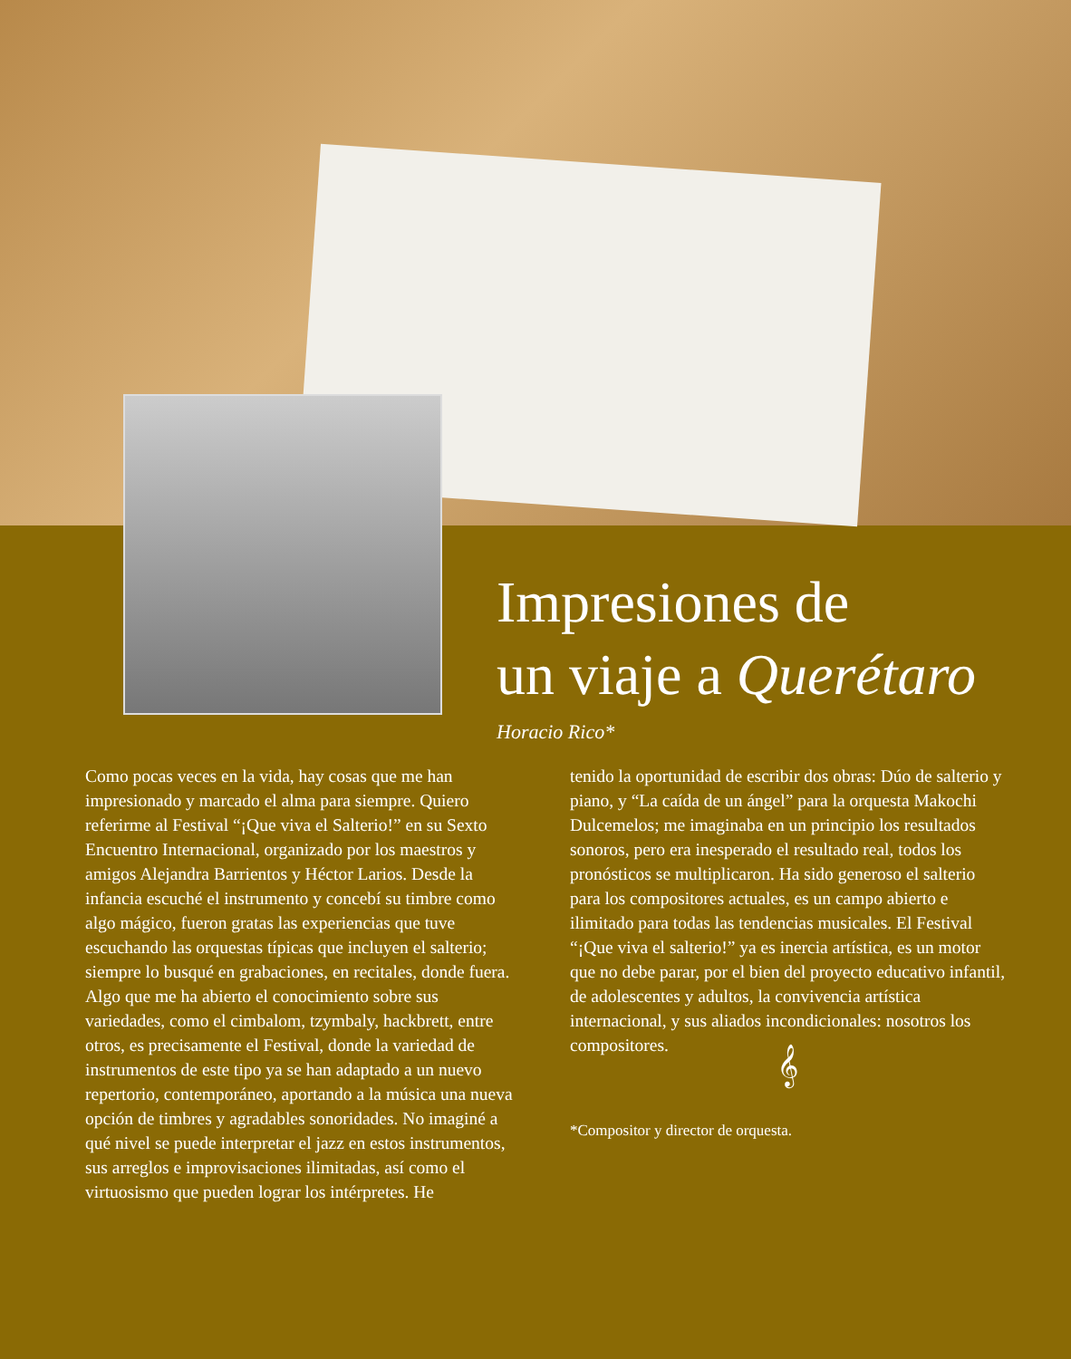Impresiones de
un viaje a Querétaro
Horacio Rico*
Como pocas veces en la vida, hay cosas que me han impresionado y marcado el alma para siempre. Quiero referirme al Festival “¡Que viva el Salterio!” en su Sexto Encuentro Internacional, organizado por los maestros y amigos Alejandra Barrientos y Héctor Larios. Desde la infancia escuché el instrumento y concebí su timbre como algo mágico, fueron gratas las experiencias que tuve escuchando las orquestas típicas que incluyen el salterio; siempre lo busqué en grabaciones, en recitales, donde fuera. Algo que me ha abierto el conocimiento sobre sus variedades, como el cimbalom, tzymbaly, hackbrett, entre otros, es precisamente el Festival, donde la variedad de instrumentos de este tipo ya se han adaptado a un nuevo repertorio, contemporáneo, aportando a la música una nueva opción de timbres y agradables sonoridades. No imaginé a qué nivel se puede interpretar el jazz en estos instrumentos, sus arreglos e improvisaciones ilimitadas, así como el virtuosismo que pueden lograr los intérpretes. He
tenido la oportunidad de escribir dos obras: Dúo de salterio y piano, y “La caída de un ángel” para la orquesta Makochi Dulcemelos; me imaginaba en un principio los resultados sonoros, pero era inesperado el resultado real, todos los pronósticos se multiplicaron. Ha sido generoso el salterio para los compositores actuales, es un campo abierto e ilimitado para todas las tendencias musicales. El Festival “¡Que viva el salterio!” ya es inercia artística, es un motor que no debe parar, por el bien del proyecto educativo infantil, de adolescentes y adultos, la convivencia artística internacional, y sus aliados incondicionales: nosotros los compositores.
𝄞
*Compositor y director de orquesta.